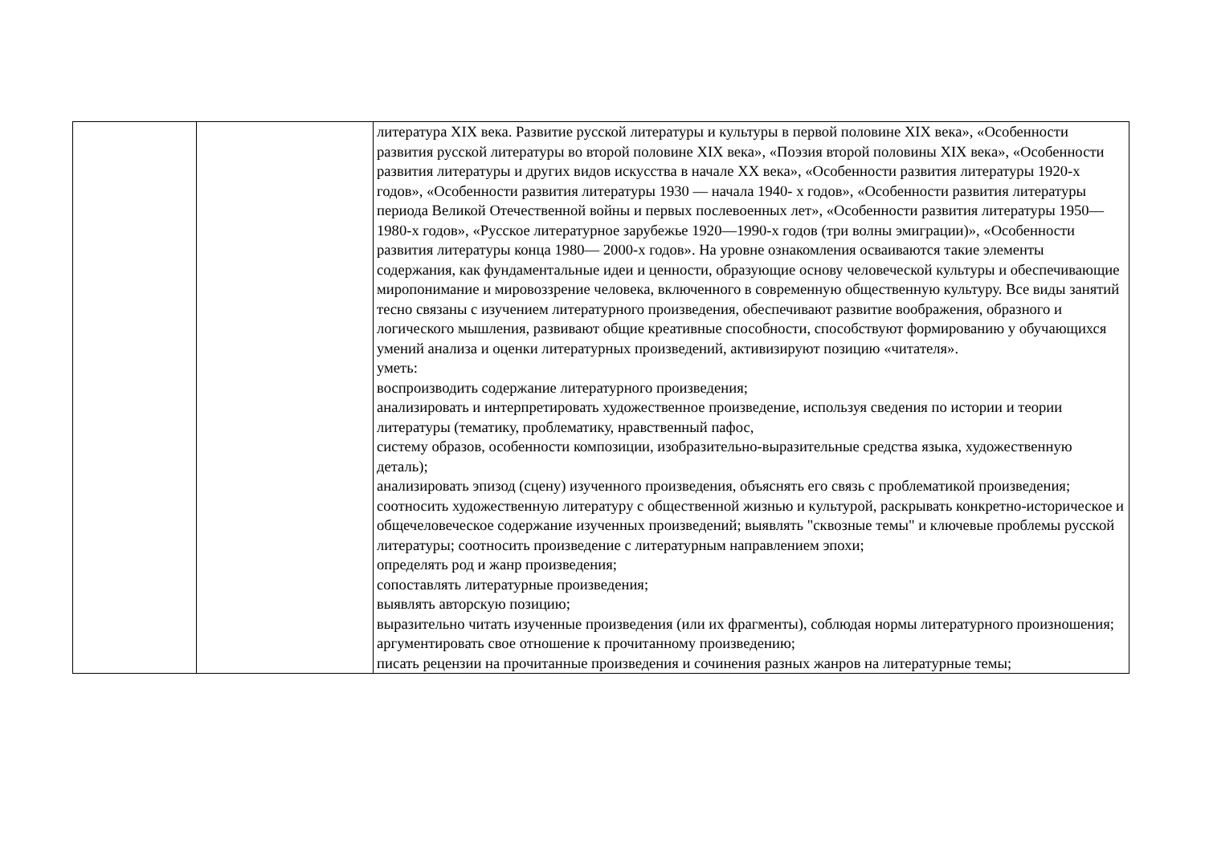| | | литература XIX века. Развитие русской литературы и культуры в первой половине XIX века», «Особенности развития русской литературы во второй половине XIX века», «Поэзия второй половины XIX века», «Особенности развития литературы и других видов искусства в начале XX века», «Особенности развития литературы 1920-х годов», «Особенности развития литературы 1930 — начала 1940- х годов», «Особенности развития литературы периода Великой Отечественной войны и первых послевоенных лет», «Особенности развития литературы 1950—1980-х годов», «Русское литературное зарубежье 1920—1990-х годов (три волны эмиграции)», «Особенности развития литературы конца 1980— 2000-х годов». На уровне ознакомления осваиваются такие элементы содержания, как фундаментальные идеи и ценности, образующие основу человеческой культуры и обеспечивающие миропонимание и мировоззрение человека, включенного в современную общественную культуру. Все виды занятий тесно связаны с изучением литературного произведения, обеспечивают развитие воображения, образного и логического мышления, развивают общие креативные способности, способствуют формированию у обучающихся умений анализа и оценки литературных произведений, активизируют позицию «читателя». уметь: воспроизводить содержание литературного произведения; анализировать и интерпретировать художественное произведение, используя сведения по истории и теории литературы (тематику, проблематику, нравственный пафос, систему образов, особенности композиции, изобразительно-выразительные средства языка, художественную деталь); анализировать эпизод (сцену) изученного произведения, объяснять его связь с проблематикой произведения; соотносить художественную литературу с общественной жизнью и культурой, раскрывать конкретно-историческое и общечеловеческое содержание изученных произведений; выявлять "сквозные темы" и ключевые проблемы русской литературы; соотносить произведение с литературным направлением эпохи; определять род и жанр произведения; сопоставлять литературные произведения; выявлять авторскую позицию; выразительно читать изученные произведения (или их фрагменты), соблюдая нормы литературного произношения; аргументировать свое отношение к прочитанному произведению; писать рецензии на прочитанные произведения и сочинения разных жанров на литературные темы; |